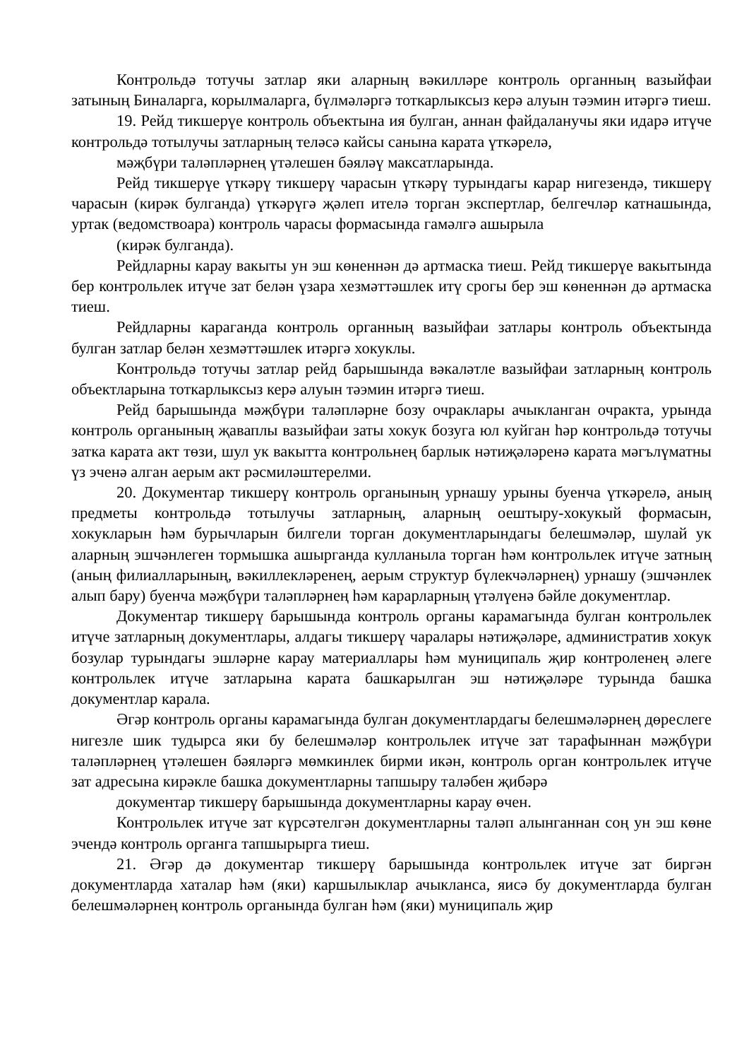Контрольдә тотучы затлар яки аларның вәкилләре контроль органның вазыйфаи затының Биналарга, корылмаларга, бүлмәләргә тоткарлыксыз керә алуын тәэмин итәргә тиеш.
19. Рейд тикшерүе контроль объектына ия булган, аннан файдаланучы яки идарә итүче контрольдә тотылучы затларның теләсә кайсы санына карата үткәрелә,
мәҗбүри таләпләрнең үтәлешен бәяләү максатларында.
Рейд тикшерүе үткәрү тикшерү чарасын үткәрү турындагы карар нигезендә, тикшерү чарасын (кирәк булганда) үткәрүгә җәлеп ителә торган экспертлар, белгечләр катнашында, уртак (ведомствоара) контроль чарасы формасында гамәлгә ашырыла
(кирәк булганда).
Рейдларны карау вакыты ун эш көненнән дә артмаска тиеш. Рейд тикшерүе вакытында бер контрольлек итүче зат белән үзара хезмәттәшлек итү срогы бер эш көненнән дә артмаска тиеш.
Рейдларны караганда контроль органның вазыйфаи затлары контроль объектында булган затлар белән хезмәттәшлек итәргә хокуклы.
Контрольдә тотучы затлар рейд барышында вәкаләтле вазыйфаи затларның контроль объектларына тоткарлыксыз керә алуын тәэмин итәргә тиеш.
Рейд барышында мәҗбүри таләпләрне бозу очраклары ачыкланган очракта, урында контроль органының җаваплы вазыйфаи заты хокук бозуга юл куйган һәр контрольдә тотучы затка карата акт төзи, шул ук вакытта контрольнең барлык нәтиҗәләренә карата мәгълүматны үз эченә алган аерым акт рәсмиләштерелми.
20. Документар тикшерү контроль органының урнашу урыны буенча үткәрелә, аның предметы контрольдә тотылучы затларның, аларның оештыру-хокукый формасын, хокукларын һәм бурычларын билгели торган документларындагы белешмәләр, шулай ук аларның эшчәнлеген тормышка ашырганда кулланыла торган һәм контрольлек итүче затның (аның филиалларының, вәкиллекләренең, аерым структур бүлекчәләрнең) урнашу (эшчәнлек алып бару) буенча мәҗбүри таләпләрнең һәм карарларның үтәлүенә бәйле документлар.
Документар тикшерү барышында контроль органы карамагында булган контрольлек итүче затларның документлары, алдагы тикшерү чаралары нәтиҗәләре, административ хокук бозулар турындагы эшләрне карау материаллары һәм муниципаль җир контроленең әлеге контрольлек итүче затларына карата башкарылган эш нәтиҗәләре турында башка документлар карала.
Әгәр контроль органы карамагында булган документлардагы белешмәләрнең дөреслеге нигезле шик тудырса яки бу белешмәләр контрольлек итүче зат тарафыннан мәҗбүри таләпләрнең үтәлешен бәяләргә мөмкинлек бирми икән, контроль орган контрольлек итүче зат адресына кирәкле башка документларны тапшыру таләбен җибәрә
документар тикшерү барышында документларны карау өчен.
Контрольлек итүче зат күрсәтелгән документларны таләп алынганнан соң ун эш көне эчендә контроль органга тапшырырга тиеш.
21. Әгәр дә документар тикшерү барышында контрольлек итүче зат биргән документларда хаталар һәм (яки) каршылыклар ачыкланса, яисә бу документларда булган белешмәләрнең контроль органында булган һәм (яки) муниципаль җир